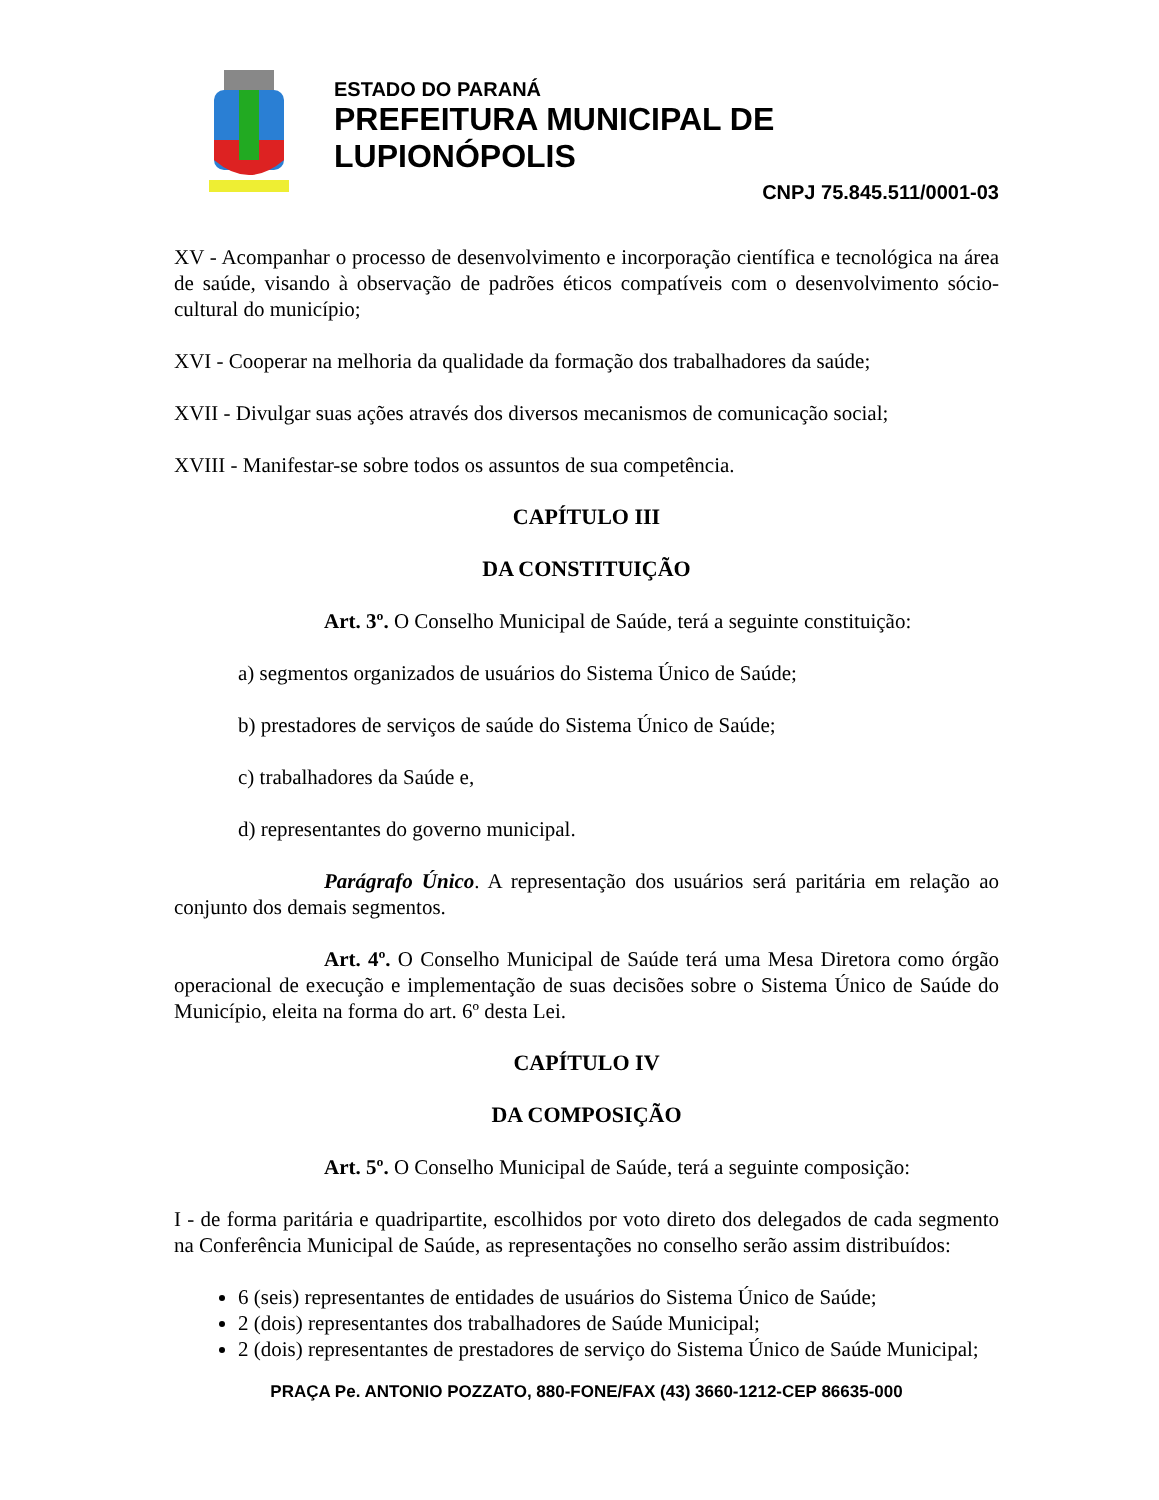ESTADO DO PARANÁ
PREFEITURA MUNICIPAL DE LUPIONÓPOLIS
CNPJ 75.845.511/0001-03
XV - Acompanhar o processo de desenvolvimento e incorporação científica e tecnológica na área de saúde, visando à observação de padrões éticos compatíveis com o desenvolvimento sócio-cultural do município;
XVI - Cooperar na melhoria da qualidade da formação dos trabalhadores da saúde;
XVII - Divulgar suas ações através dos diversos mecanismos de comunicação social;
XVIII - Manifestar-se sobre todos os assuntos de sua competência.
CAPÍTULO III
DA CONSTITUIÇÃO
Art. 3º. O Conselho Municipal de Saúde, terá a seguinte constituição:
a) segmentos organizados de usuários do Sistema Único de Saúde;
b) prestadores de serviços de saúde do Sistema Único de Saúde;
c) trabalhadores da Saúde e,
d) representantes do governo municipal.
Parágrafo Único. A representação dos usuários será paritária em relação ao conjunto dos demais segmentos.
Art. 4º. O Conselho Municipal de Saúde terá uma Mesa Diretora como órgão operacional de execução e implementação de suas decisões sobre o Sistema Único de Saúde do Município, eleita na forma do art. 6º desta Lei.
CAPÍTULO IV
DA COMPOSIÇÃO
Art. 5º. O Conselho Municipal de Saúde, terá a seguinte composição:
I - de forma paritária e quadripartite, escolhidos por voto direto dos delegados de cada segmento na Conferência Municipal de Saúde, as representações no conselho serão assim distribuídos:
6 (seis) representantes de entidades de usuários do Sistema Único de Saúde;
2 (dois) representantes dos trabalhadores de Saúde Municipal;
2 (dois) representantes de prestadores de serviço do Sistema Único de Saúde Municipal;
PRAÇA Pe. ANTONIO POZZATO, 880-FONE/FAX (43) 3660-1212-CEP 86635-000